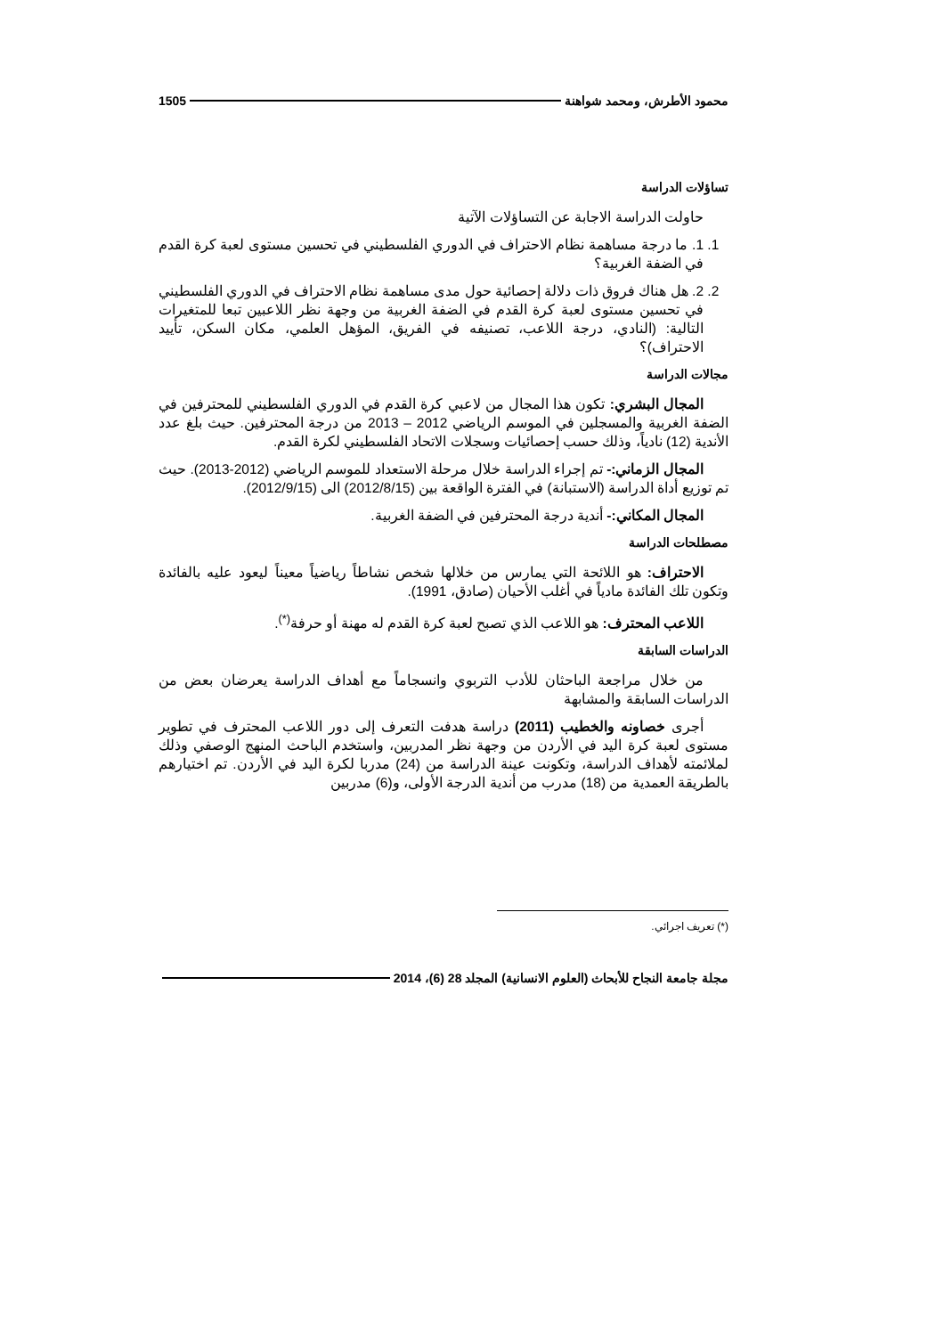محمود الأطرش، ومحمد شواهنة 1505
تساؤلات الدراسة
حاولت الدراسة الاجابة عن التساؤلات الآتية
1. 1. ما درجة مساهمة نظام الاحتراف في الدوري الفلسطيني في تحسين مستوى لعبة كرة القدم في الضفة الغربية؟
2. 2. هل هناك فروق ذات دلالة إحصائية حول مدى مساهمة نظام الاحتراف في الدوري الفلسطيني في تحسين مستوى لعبة كرة القدم في الضفة الغربية من وجهة نظر اللاعبين تبعا للمتغيرات التالية: (النادي، درجة اللاعب، تصنيفه في الفريق، المؤهل العلمي، مكان السكن، تأييد الاحتراف)؟
مجالات الدراسة
المجال البشري: تكون هذا المجال من لاعبي كرة القدم في الدوري الفلسطيني للمحترفين في الضفة الغربية والمسجلين في الموسم الرياضي 2012 – 2013 من درجة المحترفين. حيث بلغ عدد الأندية (12) نادياً، وذلك حسب إحصائيات وسجلات الاتحاد الفلسطيني لكرة القدم.
المجال الزماني:- تم إجراء الدراسة خلال مرحلة الاستعداد للموسم الرياضي (2012-2013). حيث تم توزيع أداة الدراسة (الاستبانة) في الفترة الواقعة بين (2012/8/15) الى (2012/9/15).
المجال المكاني:- أندية درجة المحترفين في الضفة الغربية.
مصطلحات الدراسة
الاحتراف: هو اللائحة التي يمارس من خلالها شخص نشاطاً رياضياً معيناً ليعود عليه بالفائدة وتكون تلك الفائدة مادياً في أغلب الأحيان (صادق، 1991).
اللاعب المحترف: هو اللاعب الذي تصبح لعبة كرة القدم له مهنة أو حرفة<sup>(*)</sup>.
الدراسات السابقة
من خلال مراجعة الباحثان للأدب التربوي وانسجاماً مع أهداف الدراسة يعرضان بعض من الدراسات السابقة والمشابهة
أجرى خصاونه والخطيب (2011) دراسة هدفت التعرف إلى دور اللاعب المحترف في تطوير مستوى لعبة كرة اليد في الأردن من وجهة نظر المدربين، واستخدم الباحث المنهج الوصفي وذلك لملائمته لأهداف الدراسة، وتكونت عينة الدراسة من (24) مدربا لكرة اليد في الأردن. تم اختيارهم بالطريقة العمدية من (18) مدرب من أندية الدرجة الأولى، و(6) مدربين
(*) تعريف اجرائي.
مجلة جامعة النجاح للأبحاث (العلوم الانسانية) المجلد 28 (6)، 2014